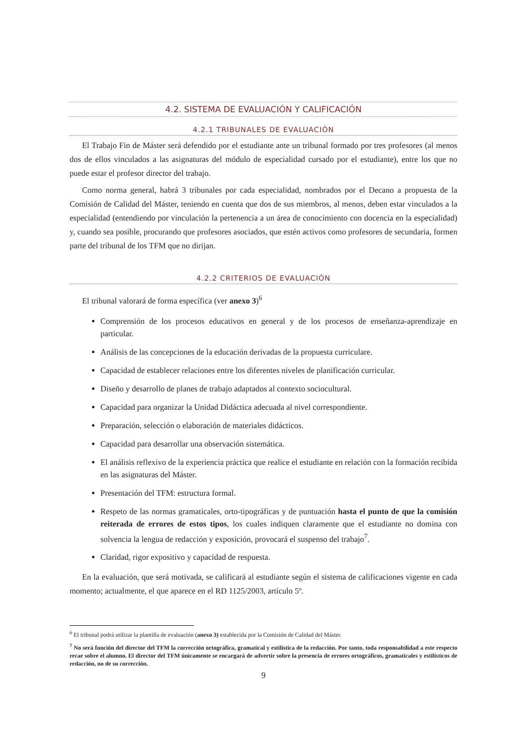4.2. SISTEMA DE EVALUACIÓN Y CALIFICACIÓN
4.2.1 TRIBUNALES DE EVALUACIÓN
El Trabajo Fin de Máster será defendido por el estudiante ante un tribunal formado por tres profesores (al menos dos de ellos vinculados a las asignaturas del módulo de especialidad cursado por el estudiante), entre los que no puede estar el profesor director del trabajo.
Como norma general, habrá 3 tribunales por cada especialidad, nombrados por el Decano a propuesta de la Comisión de Calidad del Máster, teniendo en cuenta que dos de sus miembros, al menos, deben estar vinculados a la especialidad (entendiendo por vinculación la pertenencia a un área de conocimiento con docencia en la especialidad) y, cuando sea posible, procurando que profesores asociados, que estén activos como profesores de secundaria, formen parte del tribunal de los TFM que no dirijan.
4.2.2 CRITERIOS DE EVALUACIÓN
El tribunal valorará de forma específica (ver anexo 3)<sup>6</sup>
Comprensión de los procesos educativos en general y de los procesos de enseñanza-aprendizaje en particular.
Análisis de las concepciones de la educación derivadas de la propuesta curriculare.
Capacidad de establecer relaciones entre los diferentes niveles de planificación curricular.
Diseño y desarrollo de planes de trabajo adaptados al contexto sociocultural.
Capacidad para organizar la Unidad Didáctica adecuada al nivel correspondiente.
Preparación, selección o elaboración de materiales didácticos.
Capacidad para desarrollar una observación sistemática.
El análisis reflexivo de la experiencia práctica que realice el estudiante en relación con la formación recibida en las asignaturas del Máster.
Presentación del TFM: estructura formal.
Respeto de las normas gramaticales, orto-tipográficas y de puntuación hasta el punto de que la comisión reiterada de errores de estos tipos, los cuales indiquen claramente que el estudiante no domina con solvencia la lengua de redacción y exposición, provocará el suspenso del trabajo<sup>7</sup>.
Claridad, rigor expositivo y capacidad de respuesta.
En la evaluación, que será motivada, se calificará al estudiante según el sistema de calificaciones vigente en cada momento; actualmente, el que aparece en el RD 1125/2003, artículo 5º.
<sup>6</sup> El tribunal podrá utilizar la plantilla de evaluación (anexo 3) establecida por la Comisión de Calidad del Máster.
<sup>7</sup> No será función del director del TFM la corrección ortográfica, gramatical y estilística de la redacción. Por tanto, toda responsabilidad a este respecto recae sobre el alumno. El director del TFM únicamente se encargará de advertir sobre la presencia de errores ortográficos, gramaticales y estilísticos de redacción, no de su corrección.
9